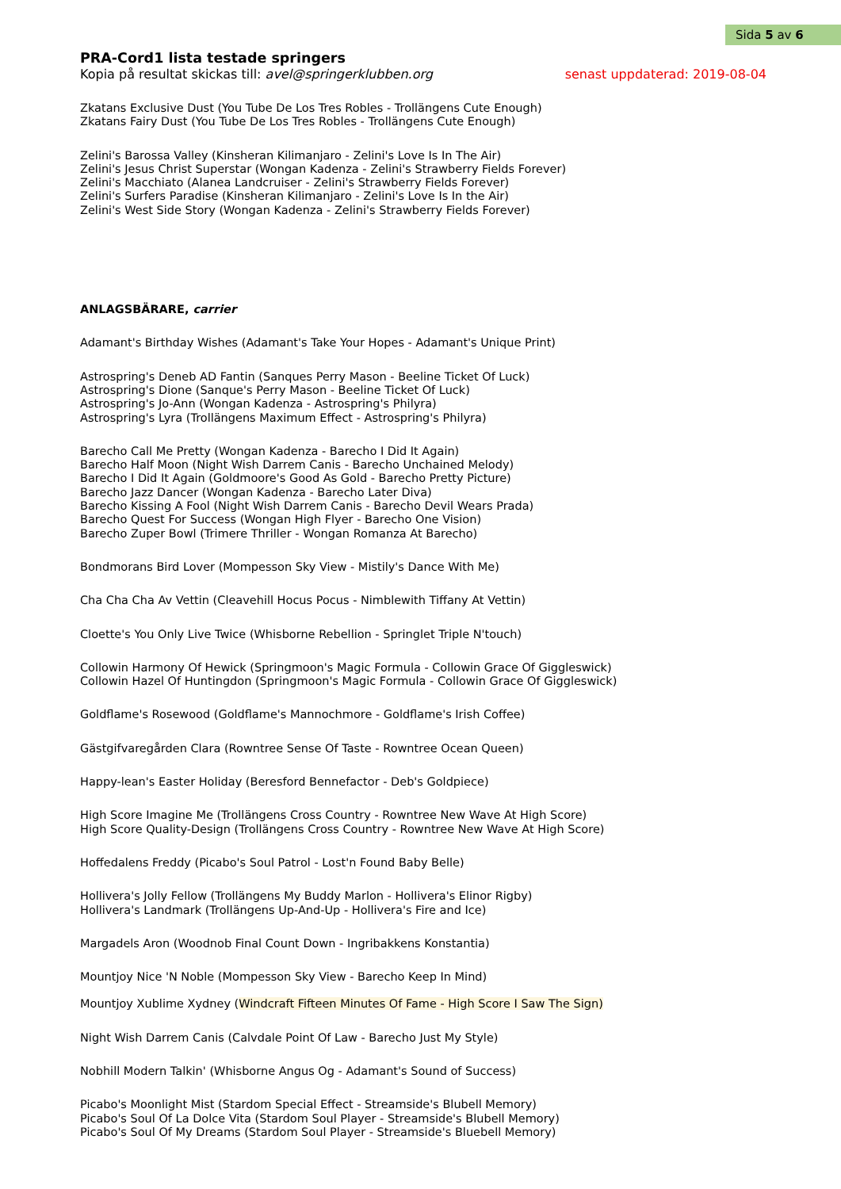Sida 5 av 6
PRA-Cord1 lista testade springers
Kopia på resultat skickas till: avel@springerklubben.org senast uppdaterad: 2019-08-04
Zkatans Exclusive Dust (You Tube De Los Tres Robles - Trollängens Cute Enough)
Zkatans Fairy Dust (You Tube De Los Tres Robles - Trollängens Cute Enough)
Zelini's Barossa Valley (Kinsheran Kilimanjaro - Zelini's Love Is In The Air)
Zelini's Jesus Christ Superstar (Wongan Kadenza - Zelini's Strawberry Fields Forever)
Zelini's Macchiato (Alanea Landcruiser - Zelini's Strawberry Fields Forever)
Zelini's Surfers Paradise (Kinsheran Kilimanjaro - Zelini's Love Is In the Air)
Zelini's West Side Story (Wongan Kadenza - Zelini's Strawberry Fields Forever)
ANLAGSBÄRARE, carrier
Adamant's Birthday Wishes (Adamant's Take Your Hopes - Adamant's Unique Print)
Astrospring's Deneb AD Fantin (Sanques Perry Mason - Beeline Ticket Of Luck)
Astrospring's Dione (Sanque's Perry Mason - Beeline Ticket Of Luck)
Astrospring's Jo-Ann (Wongan Kadenza - Astrospring's Philyra)
Astrospring's Lyra (Trollängens Maximum Effect - Astrospring's Philyra)
Barecho Call Me Pretty (Wongan Kadenza - Barecho I Did It Again)
Barecho Half Moon (Night Wish Darrem Canis - Barecho Unchained Melody)
Barecho I Did It Again (Goldmoore's Good As Gold - Barecho Pretty Picture)
Barecho Jazz Dancer (Wongan Kadenza - Barecho Later Diva)
Barecho Kissing A Fool (Night Wish Darrem Canis - Barecho Devil Wears Prada)
Barecho Quest For Success (Wongan High Flyer - Barecho One Vision)
Barecho Zuper Bowl (Trimere Thriller - Wongan Romanza At Barecho)
Bondmorans Bird Lover (Mompesson Sky View - Mistily's Dance With Me)
Cha Cha Cha Av Vettin (Cleavehill Hocus Pocus - Nimblewith Tiffany At Vettin)
Cloette's You Only Live Twice (Whisborne Rebellion - Springlet Triple N'touch)
Collowin Harmony Of Hewick (Springmoon's Magic Formula - Collowin Grace Of Giggleswick)
Collowin Hazel Of Huntingdon (Springmoon's Magic Formula - Collowin Grace Of Giggleswick)
Goldflame's Rosewood (Goldflame's Mannochmore - Goldflame's Irish Coffee)
Gästgifvaregården Clara (Rowntree Sense Of Taste - Rowntree Ocean Queen)
Happy-lean's Easter Holiday (Beresford Bennefactor - Deb's Goldpiece)
High Score Imagine Me (Trollängens Cross Country - Rowntree New Wave At High Score)
High Score Quality-Design (Trollängens Cross Country - Rowntree New Wave At High Score)
Hoffedalens Freddy (Picabo's Soul Patrol - Lost'n Found Baby Belle)
Hollivera's Jolly Fellow (Trollängens My Buddy Marlon - Hollivera's Elinor Rigby)
Hollivera's Landmark (Trollängens Up-And-Up - Hollivera's Fire and Ice)
Margadels Aron (Woodnob Final Count Down - Ingribakkens Konstantia)
Mountjoy Nice 'N Noble (Mompesson Sky View - Barecho Keep In Mind)
Mountjoy Xublime Xydney (Windcraft Fifteen Minutes Of Fame - High Score I Saw The Sign)
Night Wish Darrem Canis (Calvdale Point Of Law - Barecho Just My Style)
Nobhill Modern Talkin' (Whisborne Angus Og - Adamant's Sound of Success)
Picabo's Moonlight Mist (Stardom Special Effect - Streamside's Blubell Memory)
Picabo's Soul Of La Dolce Vita (Stardom Soul Player - Streamside's Blubell Memory)
Picabo's Soul Of My Dreams (Stardom Soul Player - Streamside's Bluebell Memory)